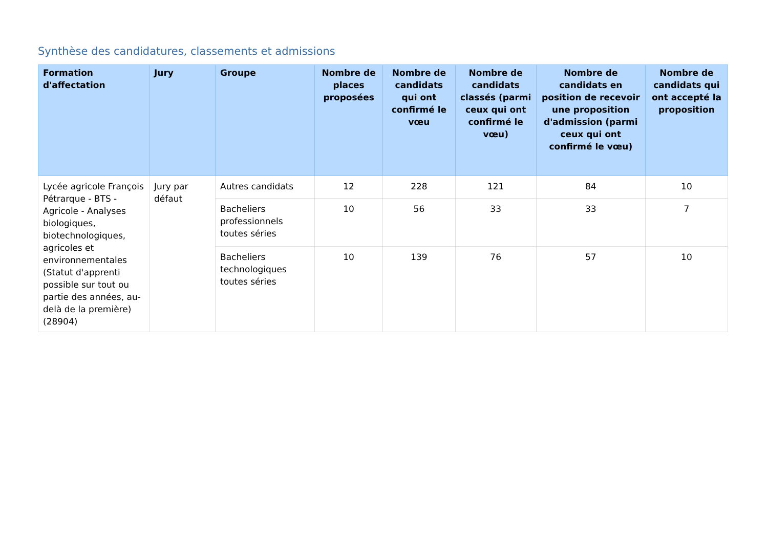Synthèse des candidatures, classements et admissions
| Formation d'affectation | Jury | Groupe | Nombre de places proposées | Nombre de candidats qui ont confirmé le vœu | Nombre de candidats classés (parmi ceux qui ont confirmé le vœu) | Nombre de candidats en position de recevoir une proposition d'admission (parmi ceux qui ont confirmé le vœu) | Nombre de candidats qui ont accepté la proposition |
| --- | --- | --- | --- | --- | --- | --- | --- |
| Lycée agricole François Pétrarque - BTS - Agricole - Analyses biologiques, biotechnologiques, agricoles et environnementales (Statut d'apprenti possible sur tout ou partie des années, au-delà de la première) (28904) | Jury par défaut | Autres candidats | 12 | 228 | 121 | 84 | 10 |
| | | Bacheliers professionnels toutes séries | 10 | 56 | 33 | 33 | 7 |
| | | Bacheliers technologiques toutes séries | 10 | 139 | 76 | 57 | 10 |